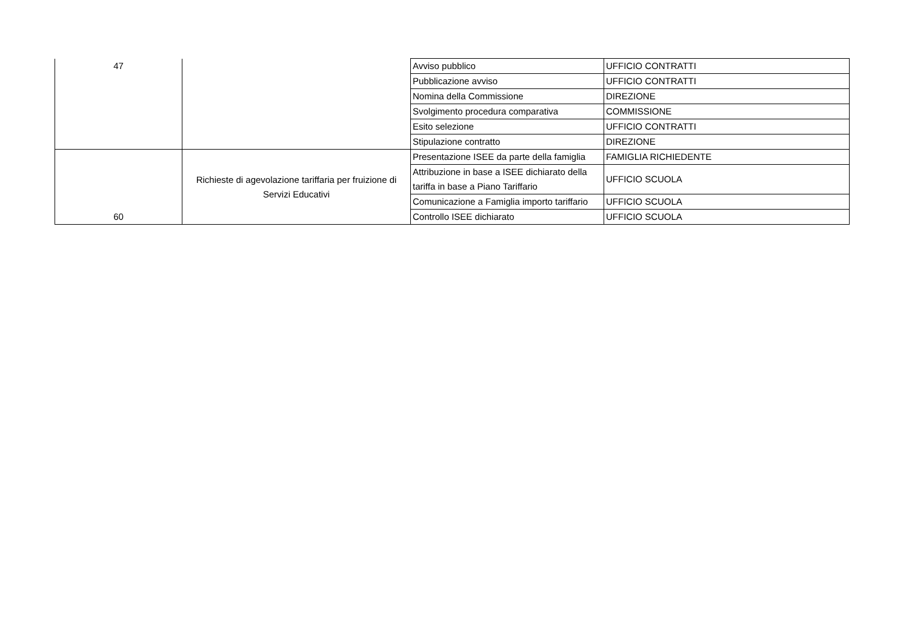| 47 | | Avviso pubblico | UFFICIO CONTRATTI |
| | | Pubblicazione avviso | UFFICIO CONTRATTI |
| | | Nomina della Commissione | DIREZIONE |
| | | Svolgimento procedura comparativa | COMMISSIONE |
| | | Esito selezione | UFFICIO CONTRATTI |
| | | Stipulazione contratto | DIREZIONE |
| 60 | Richieste di agevolazione tariffaria per fruizione di Servizi Educativi | Presentazione ISEE da parte della famiglia | FAMIGLIA RICHIEDENTE |
| | | Attribuzione in base a ISEE dichiarato della tariffa in base a Piano Tariffario | UFFICIO SCUOLA |
| | | Comunicazione a Famiglia importo tariffario | UFFICIO SCUOLA |
| | | Controllo ISEE dichiarato | UFFICIO SCUOLA |